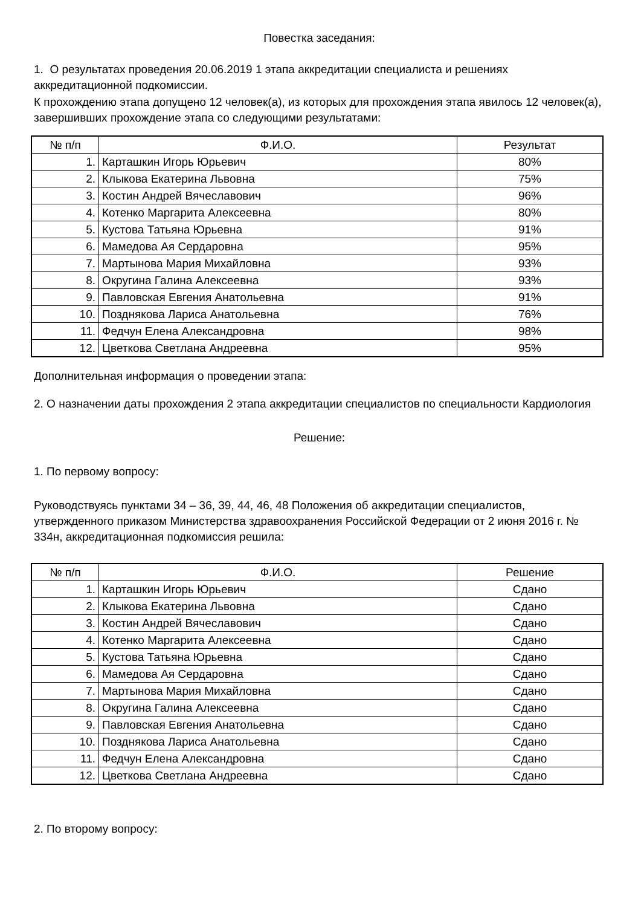Повестка заседания:
1. О результатах проведения 20.06.2019 1 этапа аккредитации специалиста и решениях аккредитационной подкомиссии.
К прохождению этапа допущено 12 человек(а), из которых для прохождения этапа явилось 12 человек(а), завершивших прохождение этапа со следующими результатами:
| № п/п | Ф.И.О. | Результат |
| --- | --- | --- |
| 1. | Карташкин Игорь Юрьевич | 80% |
| 2. | Клыкова Екатерина Львовна | 75% |
| 3. | Костин Андрей Вячеславович | 96% |
| 4. | Котенко Маргарита Алексеевна | 80% |
| 5. | Кустова Татьяна Юрьевна | 91% |
| 6. | Мамедова Ая Сердаровна | 95% |
| 7. | Мартынова Мария Михайловна | 93% |
| 8. | Округина Галина Алексеевна | 93% |
| 9. | Павловская Евгения Анатольевна | 91% |
| 10. | Позднякова Лариса Анатольевна | 76% |
| 11. | Федчун Елена Александровна | 98% |
| 12. | Цветкова Светлана Андреевна | 95% |
Дополнительная информация о проведении этапа:
2. О назначении даты прохождения 2 этапа аккредитации специалистов по специальности Кардиология
Решение:
1. По первому вопросу:
Руководствуясь пунктами 34 – 36, 39, 44, 46, 48 Положения об аккредитации специалистов, утвержденного приказом Министерства здравоохранения Российской Федерации от 2 июня 2016 г. № 334н, аккредитационная подкомиссия решила:
| № п/п | Ф.И.О. | Решение |
| --- | --- | --- |
| 1. | Карташкин Игорь Юрьевич | Сдано |
| 2. | Клыкова Екатерина Львовна | Сдано |
| 3. | Костин Андрей Вячеславович | Сдано |
| 4. | Котенко Маргарита Алексеевна | Сдано |
| 5. | Кустова Татьяна Юрьевна | Сдано |
| 6. | Мамедова Ая Сердаровна | Сдано |
| 7. | Мартынова Мария Михайловна | Сдано |
| 8. | Округина Галина Алексеевна | Сдано |
| 9. | Павловская Евгения Анатольевна | Сдано |
| 10. | Позднякова Лариса Анатольевна | Сдано |
| 11. | Федчун Елена Александровна | Сдано |
| 12. | Цветкова Светлана Андреевна | Сдано |
2. По второму вопросу: